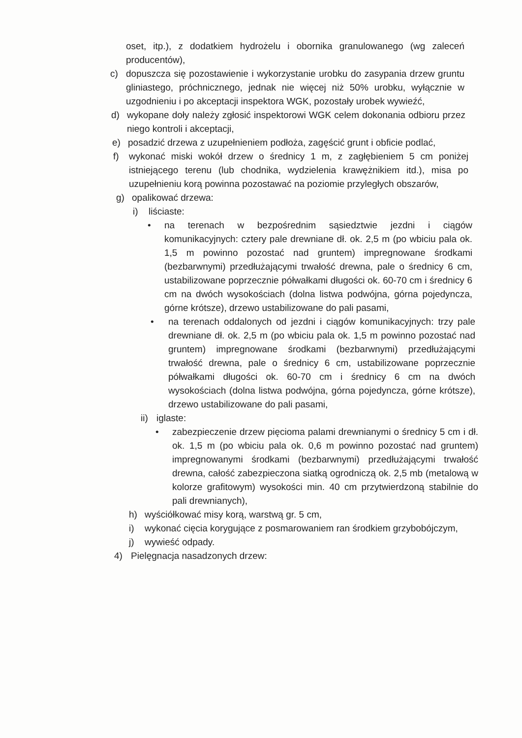oset, itp.), z dodatkiem hydrożelu i obornika granulowanego (wg zaleceń producentów),
c) dopuszcza się pozostawienie i wykorzystanie urobku do zasypania drzew gruntu gliniastego, próchnicznego, jednak nie więcej niż 50% urobku, wyłącznie w uzgodnieniu i po akceptacji inspektora WGK, pozostały urobek wywieźć,
d) wykopane doły należy zgłosić inspektorowi WGK celem dokonania odbioru przez niego kontroli i akceptacji,
e) posadzić drzewa z uzupełnieniem podłoża, zagęścić grunt i obficie podlać,
f) wykonać miski wokół drzew o średnicy 1 m, z zagłębieniem 5 cm poniżej istniejącego terenu (lub chodnika, wydzielenia krawężnikiem itd.), misa po uzupełnieniu korą powinna pozostawać na poziomie przyległych obszarów,
g) opalikować drzewa:
i) liściaste:
• na terenach w bezpośrednim sąsiedztwie jezdni i ciągów komunikacyjnych: cztery pale drewniane dł. ok. 2,5 m (po wbiciu pala ok. 1,5 m powinno pozostać nad gruntem) impregnowane środkami (bezbarwnymi) przedłużającymi trwałość drewna, pale o średnicy 6 cm, ustabilizowane poprzecznie półwałkami długości ok. 60-70 cm i średnicy 6 cm na dwóch wysokościach (dolna listwa podwójna, górna pojedyncza, górne krótsze), drzewo ustabilizowane do pali pasami,
• na terenach oddalonych od jezdni i ciągów komunikacyjnych: trzy pale drewniane dł. ok. 2,5 m (po wbiciu pala ok. 1,5 m powinno pozostać nad gruntem) impregnowane środkami (bezbarwnymi) przedłużającymi trwałość drewna, pale o średnicy 6 cm, ustabilizowane poprzecznie półwałkami długości ok. 60-70 cm i średnicy 6 cm na dwóch wysokościach (dolna listwa podwójna, górna pojedyncza, górne krótsze), drzewo ustabilizowane do pali pasami,
ii) iglaste:
• zabezpieczenie drzew pięcioma palami drewnianymi o średnicy 5 cm i dł. ok. 1,5 m (po wbiciu pala ok. 0,6 m powinno pozostać nad gruntem) impregnowanymi środkami (bezbarwnymi) przedłużającymi trwałość drewna, całość zabezpieczona siatką ogrodniczą ok. 2,5 mb (metalową w kolorze grafitowym) wysokości min. 40 cm przytwierdzoną stabilnie do pali drewnianych),
h) wyściółkować misy korą, warstwą gr. 5 cm,
i) wykonać cięcia korygujące z posmarowaniem ran środkiem grzybobójczym,
j) wywieść odpady.
4) Pielęgnacja nasadzonych drzew: